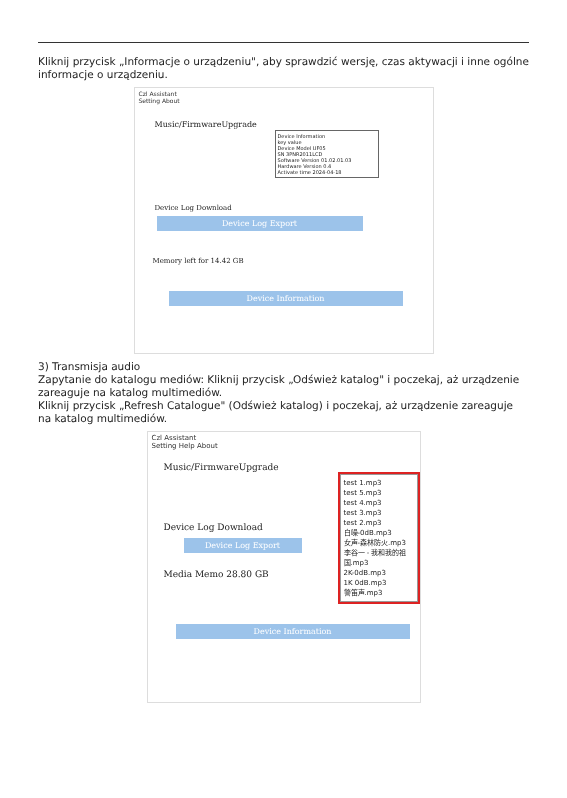Kliknij przycisk „Informacje o urządzeniu", aby sprawdzić wersję, czas aktywacji i inne ogólne informacje o urządzeniu.
Czl Assistant
Setting About
Music/FirmwareUpgrade
Device Information
key value
Device Model UF05
SN 3PNR2011LCD
Software Version 01.02.01.03
Hardware Version 0.4
Activate time 2024-04-18
Device Log Download
Device Log Export
Memory left for 14.42 GB
Device Information
3) Transmisja audio
Zapytanie do katalogu mediów: Kliknij przycisk „Odśwież katalog" i poczekaj, aż urządzenie zareaguje na katalog multimediów.
Kliknij przycisk „Refresh Catalogue" (Odśwież katalog) i poczekaj, aż urządzenie zareaguje na katalog multimediów.
Czl Assistant
Setting Help About
Music/FirmwareUpgrade
Device Log Download
Device Log Export
Media Memo 28.80 GB
test 1.mp3
test 5.mp3
test 4.mp3
test 3.mp3
test 2.mp3
白噪-0dB.mp3
女声-森林防火.mp3
李谷一 - 我和我的祖国.mp3
2K-0dB.mp3
1K 0dB.mp3
警笛声.mp3
Device Information